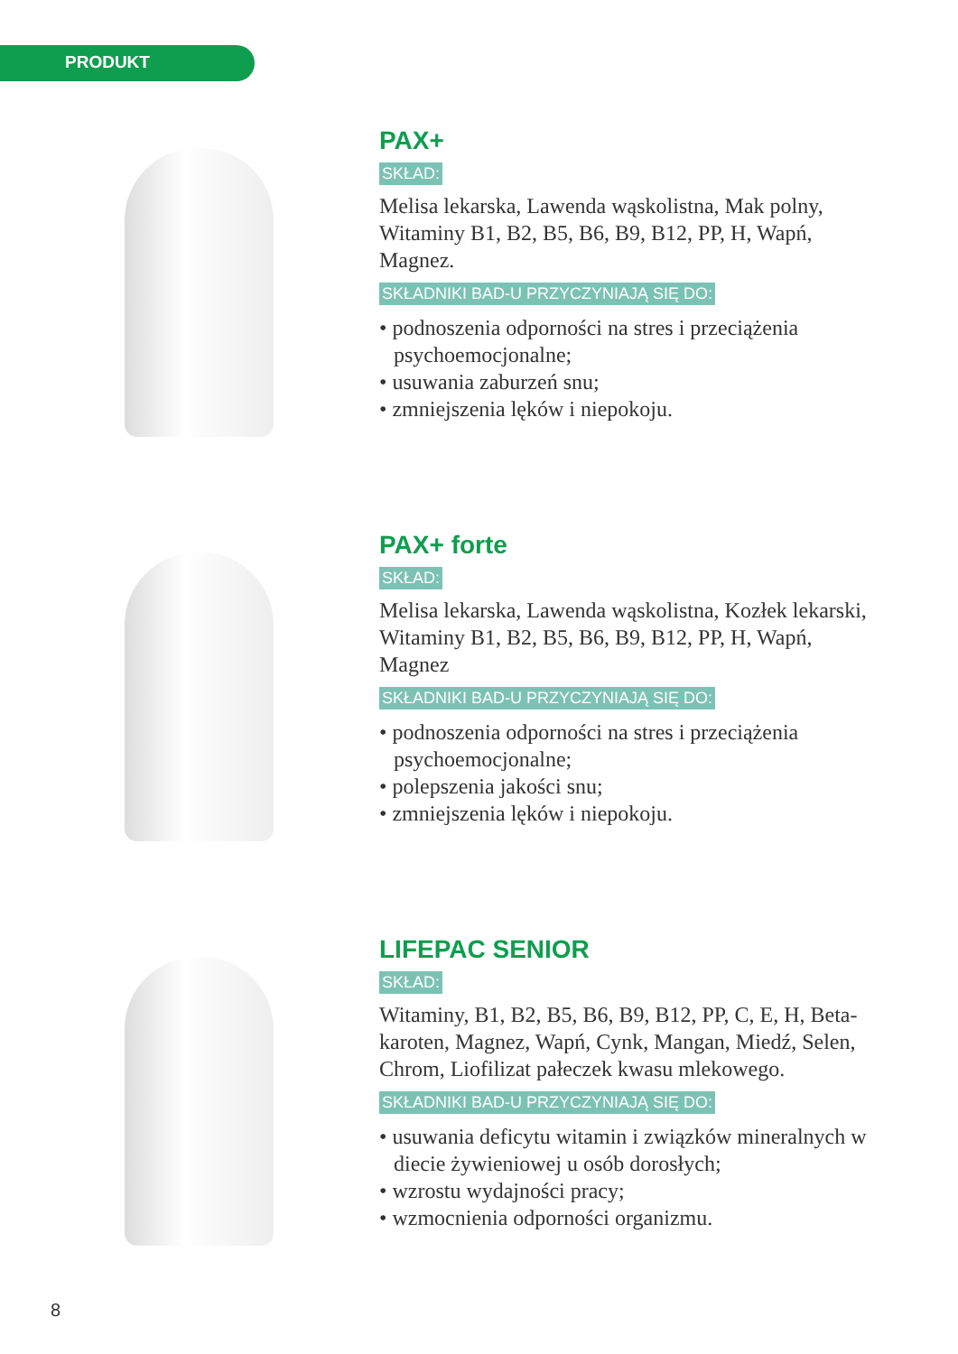PRODUKT
PAX+
SKŁAD:
Melisa lekarska, Lawenda wąskolistna, Mak polny, Witaminy B1, B2, B5, B6, B9, B12, PP, H, Wapń, Magnez.
SKŁADNIKI BAD-U PRZYCZYNIAJĄ SIĘ DO:
• podnoszenia odporności na stres i przeciążenia psychoemocjonalne;
• usuwania zaburzeń snu;
• zmniejszenia lęków i niepokoju.
PAX+ forte
SKŁAD:
Melisa lekarska, Lawenda wąskolistna, Kozłek lekarski, Witaminy B1, B2, B5, B6, B9, B12, PP, H, Wapń, Magnez
SKŁADNIKI BAD-U PRZYCZYNIAJĄ SIĘ DO:
• podnoszenia odporności na stres i przeciążenia psychoemocjonalne;
• polepszenia jakości snu;
• zmniejszenia lęków i niepokoju.
LIFEPAC SENIOR
SKŁAD:
Witaminy, B1, B2, B5, B6, B9, B12, PP, C, E, H, Beta-karoten, Magnez, Wapń, Cynk, Mangan, Miedź, Selen, Chrom, Liofilizat pałeczek kwasu mlekowego.
SKŁADNIKI BAD-U PRZYCZYNIAJĄ SIĘ DO:
• usuwania deficytu witamin i związków mineralnych w diecie żywieniowej u osób dorosłych;
• wzrostu wydajności pracy;
• wzmocnienia odporności organizmu.
8